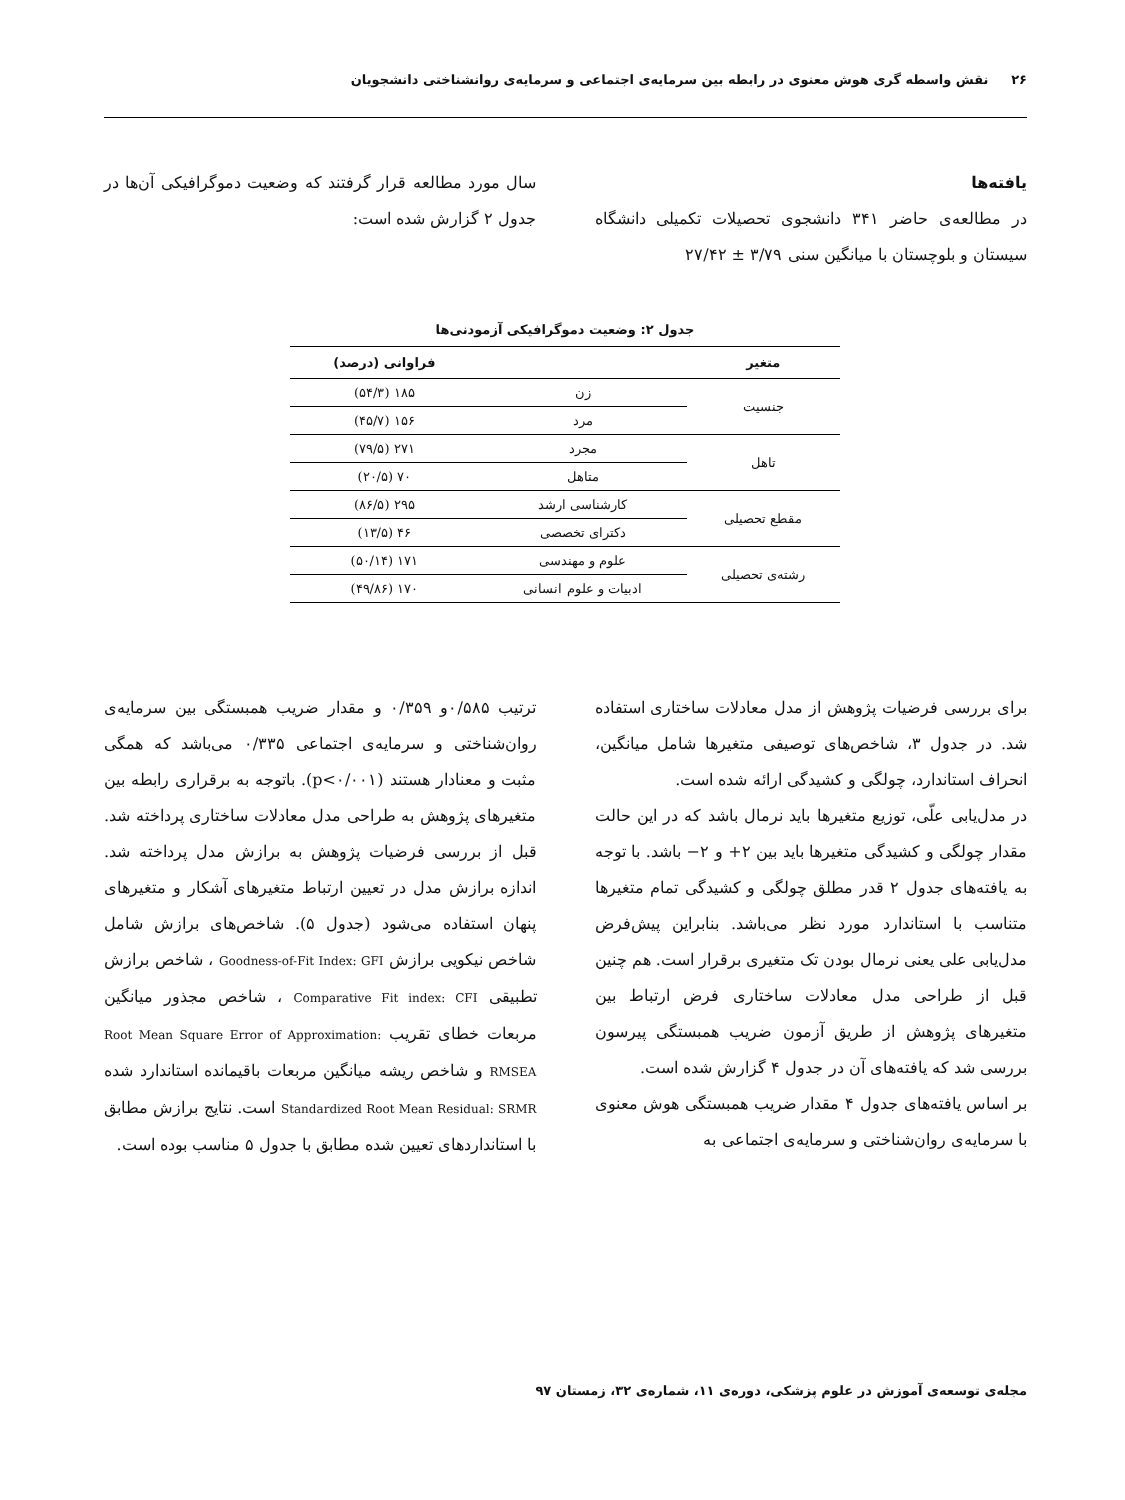۲۶ نقش واسطه گری هوش معنوی در رابطه بین سرمایه‌ی اجتماعی و سرمایه‌ی روانشناختی دانشجویان
یافته‌ها
در مطالعه‌ی حاضر ۳۴۱ دانشجوی تحصیلات تکمیلی دانشگاه سیستان و بلوچستان با میانگین سنی ۳/۷۹ ± ۲۷/۴۲
سال مورد مطالعه قرار گرفتند که وضعیت دموگرافیکی آن‌ها در جدول ۲ گزارش شده است:
جدول ۲: وضعیت دموگرافیکی آزمودنی‌ها
| متغیر | | فراوانی (درصد) |
| --- | --- | --- |
| جنسیت | زن | ۱۸۵ (۵۴/۳) |
| | مرد | ۱۵۶ (۴۵/۷) |
| تاهل | مجرد | ۲۷۱ (۷۹/۵) |
| | متاهل | ۷۰ (۲۰/۵) |
| مقطع تحصیلی | کارشناسی ارشد | ۲۹۵ (۸۶/۵) |
| | دکترای تخصصی | ۴۶ (۱۳/۵) |
| رشته‌ی تحصیلی | علوم و مهندسی | ۱۷۱ (۵۰/۱۴) |
| | ادبیات و علوم انسانی | ۱۷۰ (۴۹/۸۶) |
برای بررسی فرضیات پژوهش از مدل معادلات ساختاری استفاده شد. در جدول ۳، شاخص‌های توصیفی متغیرها شامل میانگین، انحراف استاندارد، چولگی و کشیدگی ارائه شده است.
در مدل‌یابی علّی، توزیع متغیرها باید نرمال باشد که در این حالت مقدار چولگی و کشیدگی متغیرها باید بین ۲+ و ۲− باشد. با توجه به یافته‌های جدول ۲ قدر مطلق چولگی و کشیدگی تمام متغیرها متناسب با استاندارد مورد نظر می‌باشد. بنابراین پیش‌فرض مدل‌یابی علی یعنی نرمال بودن تک متغیری برقرار است. هم چنین قبل از طراحی مدل معادلات ساختاری فرض ارتباط بین متغیرهای پژوهش از طریق آزمون ضریب همبستگی پیرسون بررسی شد که یافته‌های آن در جدول ۴ گزارش شده است.
بر اساس یافته‌های جدول ۴ مقدار ضریب همبستگی هوش معنوی با سرمایه‌ی روان‌شناختی و سرمایه‌ی اجتماعی به
ترتیب ۰/۵۸۵و ۰/۳۵۹ و مقدار ضریب همبستگی بین سرمایه‌ی روان‌شناختی و سرمایه‌ی اجتماعی ۰/۳۳۵ می‌باشد که همگی مثبت و معنادار هستند (p<۰/۰۰۱). باتوجه به برقراری رابطه بین متغیرهای پژوهش به طراحی مدل معادلات ساختاری پرداخته شد. قبل از بررسی فرضیات پژوهش به برازش مدل پرداخته شد. اندازه برازش مدل در تعیین ارتباط متغیرهای آشکار و متغیرهای پنهان استفاده می‌شود (جدول ۵). شاخص‌های برازش شامل شاخص نیکویی برازش Goodness-of-Fit Index: GFI ، شاخص برازش تطبیقی Comparative Fit index: CFI ، شاخص مجذور میانگین مربعات خطای تقریب Root Mean Square Error of Approximation: RMSEA و شاخص ریشه میانگین مربعات باقیمانده استاندارد شده Standardized Root Mean Residual: SRMR است. نتایج برازش مطابق با استانداردهای تعیین شده مطابق با جدول ۵ مناسب بوده است.
مجله‌ی توسعه‌ی آموزش در علوم پزشکی، دوره‌ی ۱۱، شماره‌ی ۳۲، زمستان ۹۷